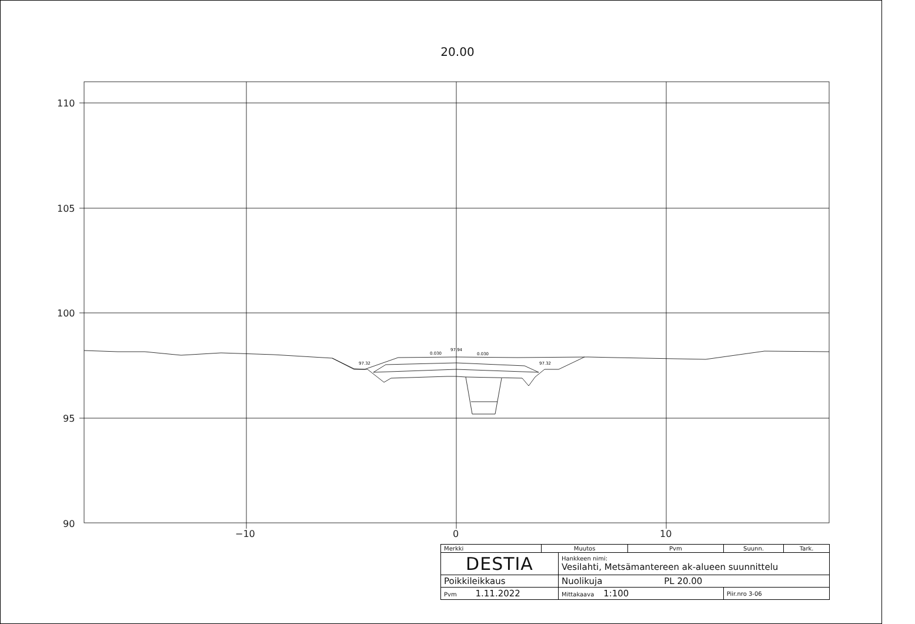20.00
97.32
0.030
97.94
0.030
97.32
110
105
100
95
90
−10
0
10
| Merkki | Muutos | | Pvm | Suunn. | Tark. |
| DESTIA | | Hankkeen nimi: Vesilahti, Metsämantereen ak-alueen suunnittelu | | | |
| Poikkileikkaus | | Nuolikuja PL 20.00 | | | |
| Pvm 1.11.2022 | | Mittakaava 1:100 | | Piir.nro 3-06 | |